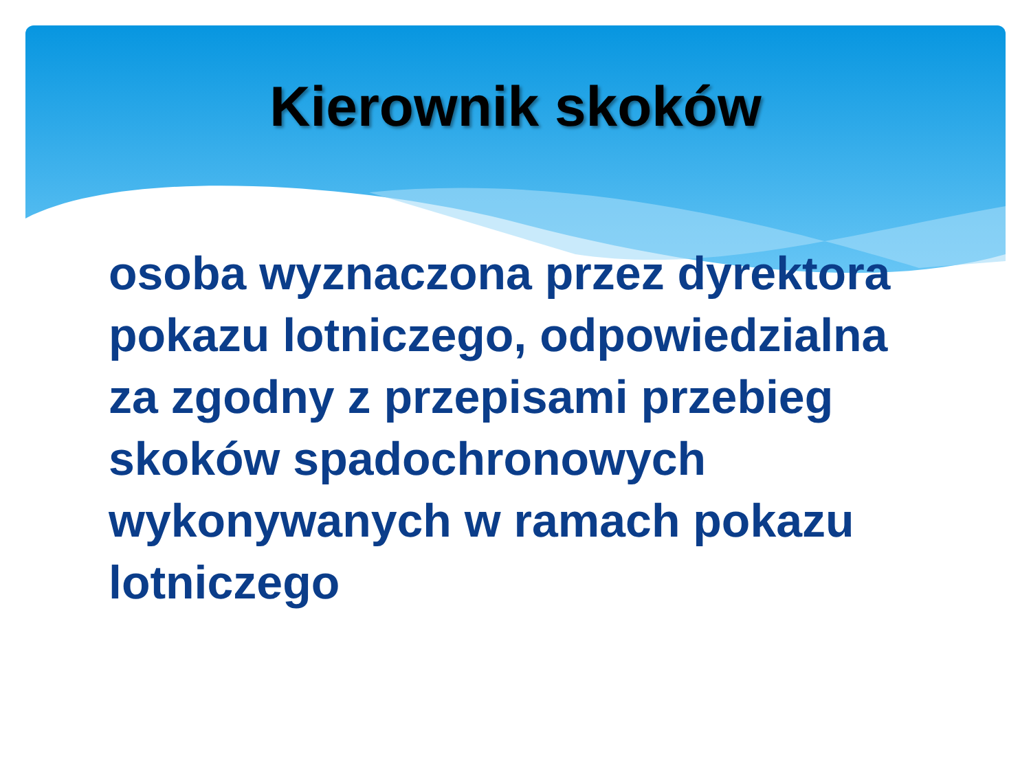Kierownik skoków
osoba wyznaczona przez dyrektora pokazu lotniczego, odpowiedzialna za zgodny z przepisami przebieg skoków spadochronowych wykonywanych w ramach pokazu lotniczego